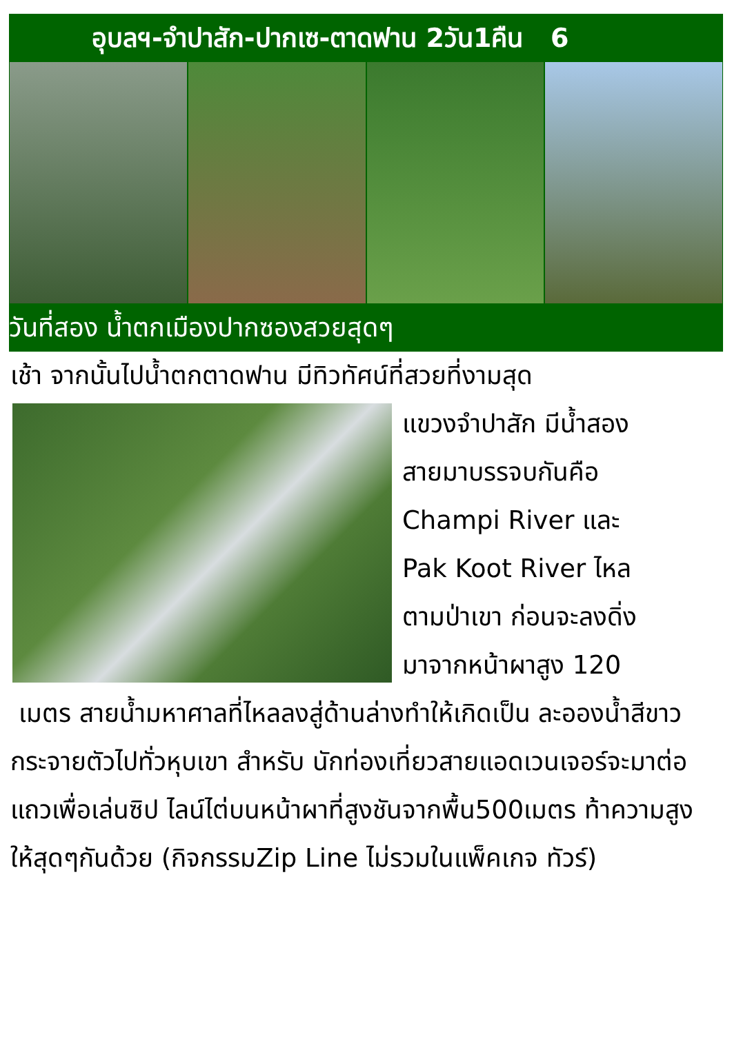อุบลฯ-จำปาสัก-ปากเซ-ตาดฟาน 2วัน1คืน 6
วันที่สอง น้ำตกเมืองปากซองสวยสุดๆ
เช้า จากนั้นไปน้ำตกตาดฟาน มีทิวทัศน์ที่สวยที่งามสุด
แขวงจำปาสัก มีน้ำสอง
สายมาบรรจบกันคือ
Champi River และ
Pak Koot River ไหล
ตามป่าเขา ก่อนจะลงดิ่ง
มาจากหน้าผาสูง 120
เมตร สายน้ำมหาศาลที่ไหลลงสู่ด้านล่างทำให้เกิดเป็น ละอองน้ำสีขาวกระจายตัวไปทั่วหุบเขา สำหรับ นักท่องเที่ยวสายแอดเวนเจอร์จะมาต่อแถวเพื่อเล่นซิป ไลน์ไต่บนหน้าผาที่สูงชันจากพื้น500เมตร ท้าความสูง ให้สุดๆกันด้วย (กิจกรรมZip Line ไม่รวมในแพ็คเกจ ทัวร์)